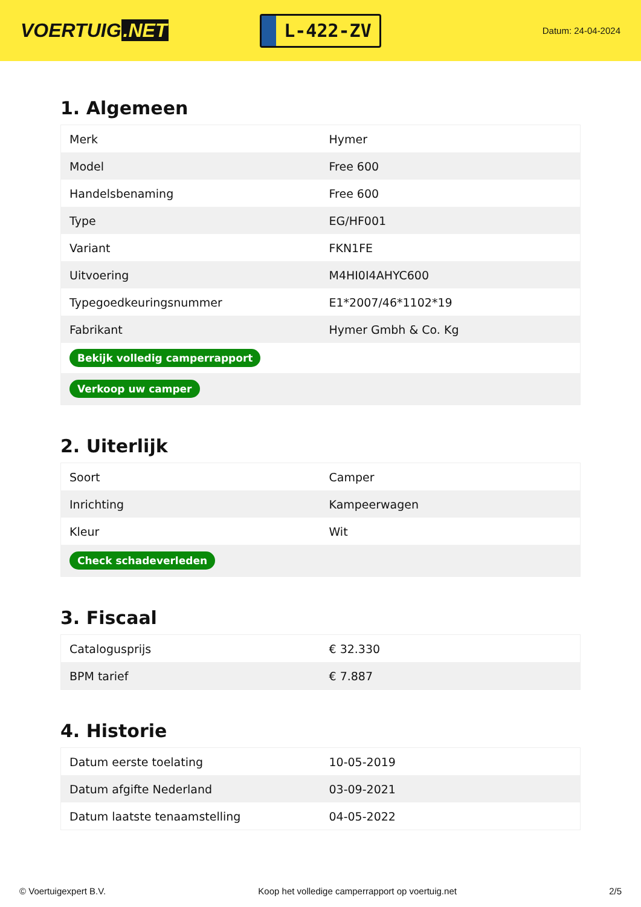VOERTUIG.NET
L-422-ZV
Datum: 24-04-2024
1. Algemeen
| Merk | Hymer |
| Model | Free 600 |
| Handelsbenaming | Free 600 |
| Type | EG/HF001 |
| Variant | FKN1FE |
| Uitvoering | M4HI0I4AHYC600 |
| Typegoedkeuringsnummer | E1*2007/46*1102*19 |
| Fabrikant | Hymer Gmbh & Co. Kg |
| Bekijk volledig camperrapport | |
| Verkoop uw camper | |
2. Uiterlijk
| Soort | Camper |
| Inrichting | Kampeerwagen |
| Kleur | Wit |
| Check schadeverleden | |
3. Fiscaal
| Catalogusprijs | € 32.330 |
| BPM tarief | € 7.887 |
4. Historie
| Datum eerste toelating | 10-05-2019 |
| Datum afgifte Nederland | 03-09-2021 |
| Datum laatste tenaamstelling | 04-05-2022 |
© Voertuigexpert B.V. Koop het volledige camperrapport op voertuig.net 2/5